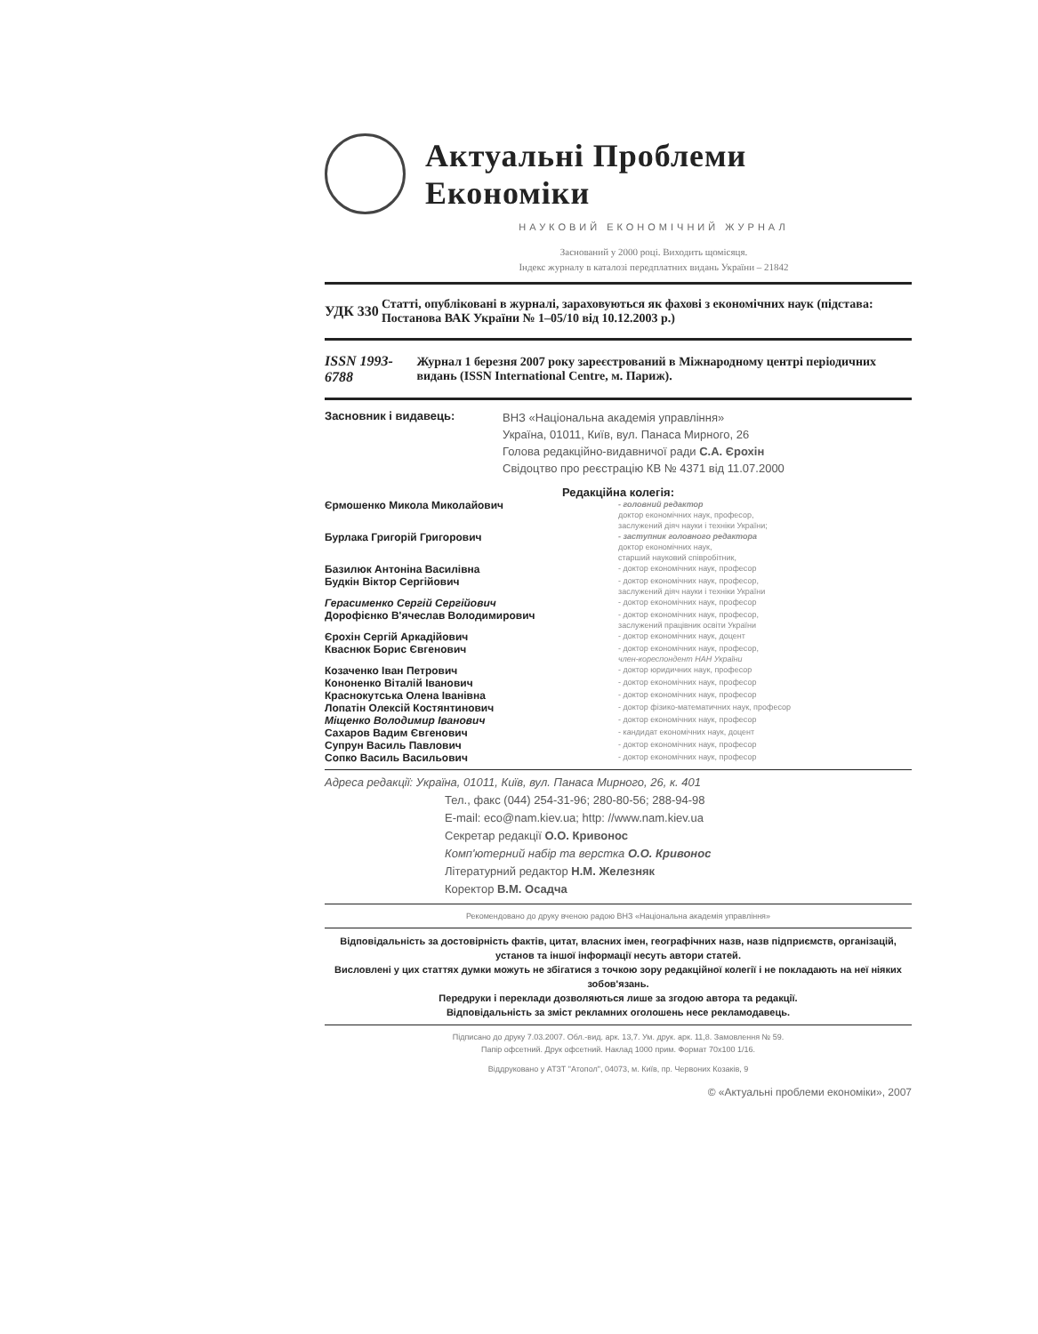Актуальні Проблеми Економіки
НАУКОВИЙ ЕКОНОМІЧНИЙ ЖУРНАЛ
Заснований у 2000 році. Виходить щомісяця.
Індекс журналу в каталозі передплатних видань України – 21842
УДК 330
Статті, опубліковані в журналі, зараховуються як фахові з економічних наук (підстава: Постанова ВАК України № 1–05/10 від 10.12.2003 р.)
ISSN 1993-6788
Журнал 1 березня 2007 року зареєстрований в Міжнародному центрі періодичних видань (ISSN International Centre, м. Париж).
Засновник і видавець:
ВНЗ «Національна академія управління»
Україна, 01011, Київ, вул. Панаса Мирного, 26
Голова редакційно-видавничої ради С.А. Єрохін
Свідоцтво про реєстрацію КВ № 4371 від 11.07.2000
Редакційна колегія:
| Єрмошенко Микола Миколайович | - головний редактор доктор економічних наук, професор, заслужений діяч науки і техніки України; |
| Бурлака Григорій Григорович | - заступник головного редактора доктор економічних наук, старший науковий співробітник, |
| Базилюк Антоніна Василівна | - доктор економічних наук, професор |
| Будкін Віктор Сергійович | - доктор економічних наук, професор, заслужений діяч науки і техніки України |
| Герасименко Сергій Сергійович | - доктор економічних наук, професор |
| Дорофієнко В'ячеслав Володимирович | - доктор економічних наук, професор, заслужений працівник освіти України |
| Єрохін Сергій Аркадійович | - доктор економічних наук, доцент |
| Кваснюк Борис Євгенович | - доктор економічних наук, професор, член-кореспондент НАН України |
| Козаченко Іван Петрович | - доктор юридичних наук, професор |
| Кононенко Віталій Іванович | - доктор економічних наук, професор |
| Краснокутська Олена Іванівна | - доктор економічних наук, професор |
| Лопатін Олексій Костянтинович | - доктор фізико-математичних наук, професор |
| Міщенко Володимир Іванович | - доктор економічних наук, професор |
| Сахаров Вадим Євгенович | - кандидат економічних наук, доцент |
| Супрун Василь Павлович | - доктор економічних наук, професор |
| Сопко Василь Васильович | - доктор економічних наук, професор |
Адреса редакції: Україна, 01011, Київ, вул. Панаса Мирного, 26, к. 401
Тел., факс (044) 254-31-96; 280-80-56; 288-94-98
E-mail: eco@nam.kiev.ua; http: //www.nam.kiev.ua
Секретар редакції О.О. Кривонос
Комп'ютерний набір та верстка О.О. Кривонос
Літературний редактор Н.М. Железняк
Коректор В.М. Осадча
Рекомендовано до друку вченою радою ВНЗ «Національна академія управління»
Відповідальність за достовірність фактів, цитат, власних імен, географічних назв, назв підприємств, організацій, установ та іншої інформації несуть автори статей.
Висловлені у цих статтях думки можуть не збігатися з точкою зору редакційної колегії і не покладають на неї ніяких зобов'язань.
Передруки і переклади дозволяються лише за згодою автора та редакції.
Відповідальність за зміст рекламних оголошень несе рекламодавець.
Підписано до друку 7.03.2007. Обл.-вид. арк. 13,7. Ум. друк. арк. 11,8. Замовлення № 59.
Папір офсетний. Друк офсетний. Наклад 1000 прим. Формат 70x100 1/16.
Віддруковано у АТЗТ "Атопол", 04073, м. Київ, пр. Червоних Козаків, 9
© «Актуальні проблеми економіки», 2007